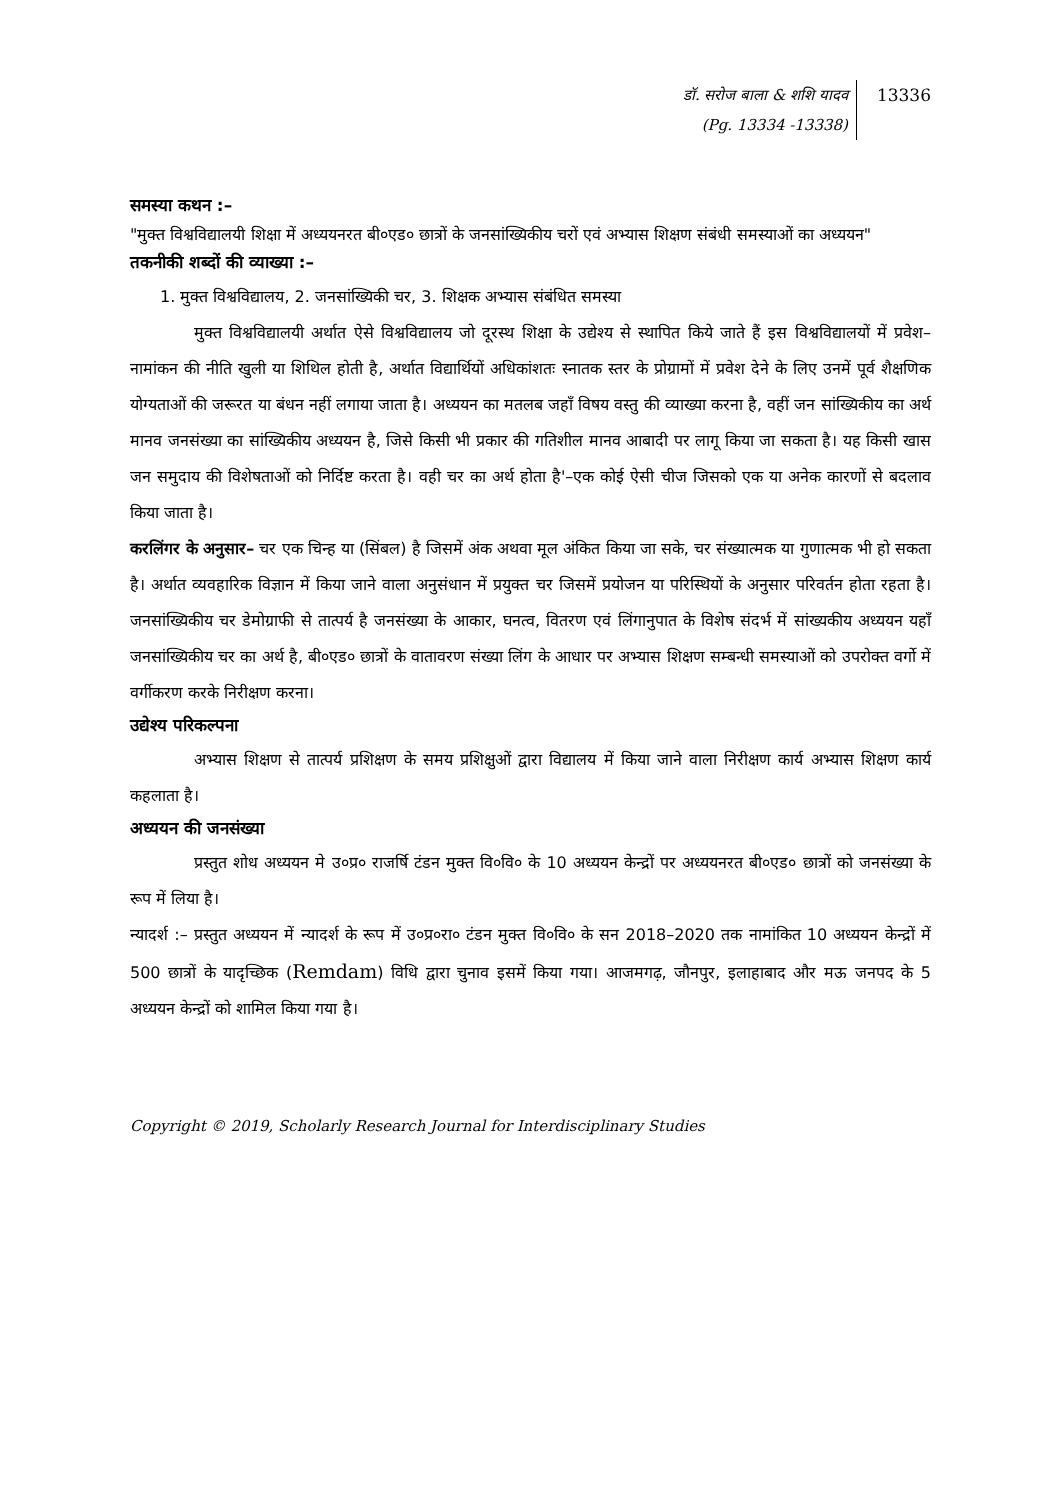डॉ. सरोज बाला & शशि यादव
(Pg. 13334 -13338)
13336
समस्या कथन :–
"मुक्त विश्वविद्यालयी शिक्षा में अध्ययनरत बी०एड० छात्रों के जनसांख्यिकीय चरों एवं अभ्यास शिक्षण संबंधी समस्याओं का अध्ययन"
तकनीकी शब्दों की व्याख्या :–
1. मुक्त विश्वविद्यालय, 2. जनसांख्यिकी चर, 3. शिक्षक अभ्यास संबंधित समस्या
मुक्त विश्वविद्यालयी अर्थात ऐसे विश्वविद्यालय जो दूरस्थ शिक्षा के उद्येश्य से स्थापित किये जाते हैं इस विश्वविद्यालयों में प्रवेश–नामांकन की नीति खुली या शिथिल होती है, अर्थात विद्यार्थियों अधिकांशतः स्नातक स्तर के प्रोग्रामों में प्रवेश देने के लिए उनमें पूर्व शैक्षणिक योग्यताओं की जरूरत या बंधन नहीं लगाया जाता है। अध्ययन का मतलब जहाँ विषय वस्तु की व्याख्या करना है, वहीं जन सांख्यिकीय का अर्थ मानव जनसंख्या का सांख्यिकीय अध्ययन है, जिसे किसी भी प्रकार की गतिशील मानव आबादी पर लागू किया जा सकता है। यह किसी खास जन समुदाय की विशेषताओं को निर्दिष्ट करता है। वही चर का अर्थ होता है'–एक कोई ऐसी चीज जिसको एक या अनेक कारणों से बदलाव किया जाता है।
करलिंगर के अनुसार– चर एक चिन्ह या (सिंबल) है जिसमें अंक अथवा मूल अंकित किया जा सके, चर संख्यात्मक या गुणात्मक भी हो सकता है। अर्थात व्यवहारिक विज्ञान में किया जाने वाला अनुसंधान में प्रयुक्त चर जिसमें प्रयोजन या परिस्थियों के अनुसार परिवर्तन होता रहता है। जनसांख्यिकीय चर डेमोग्राफी से तात्पर्य है जनसंख्या के आकार, घनत्व, वितरण एवं लिंगानुपात के विशेष संदर्भ में सांख्यकीय अध्ययन यहाँ जनसांख्यिकीय चर का अर्थ है, बी०एड० छात्रों के वातावरण संख्या लिंग के आधार पर अभ्यास शिक्षण सम्बन्धी समस्याओं को उपरोक्त वर्गो में वर्गीकरण करके निरीक्षण करना।
उद्येश्य परिकल्पना
अभ्यास शिक्षण से तात्पर्य प्रशिक्षण के समय प्रशिक्षुओं द्वारा विद्यालय में किया जाने वाला निरीक्षण कार्य अभ्यास शिक्षण कार्य कहलाता है।
अध्ययन की जनसंख्या
प्रस्तुत शोध अध्ययन मे उ०प्र० राजर्षि टंडन मुक्त वि०वि० के 10 अध्ययन केन्द्रों पर अध्ययनरत बी०एड० छात्रों को जनसंख्या के रूप में लिया है।
न्यादर्श :– प्रस्तुत अध्ययन में न्यादर्श के रूप में उ०प्र०रा० टंडन मुक्त वि०वि० के सन 2018–2020 तक नामांकित 10 अध्ययन केन्द्रों में 500 छात्रों के यादृच्छिक (Remdam) विधि द्वारा चुनाव इसमें किया गया। आजमगढ़, जौनपुर, इलाहाबाद और मऊ जनपद के 5 अध्ययन केन्द्रों को शामिल किया गया है।
Copyright © 2019, Scholarly Research Journal for Interdisciplinary Studies